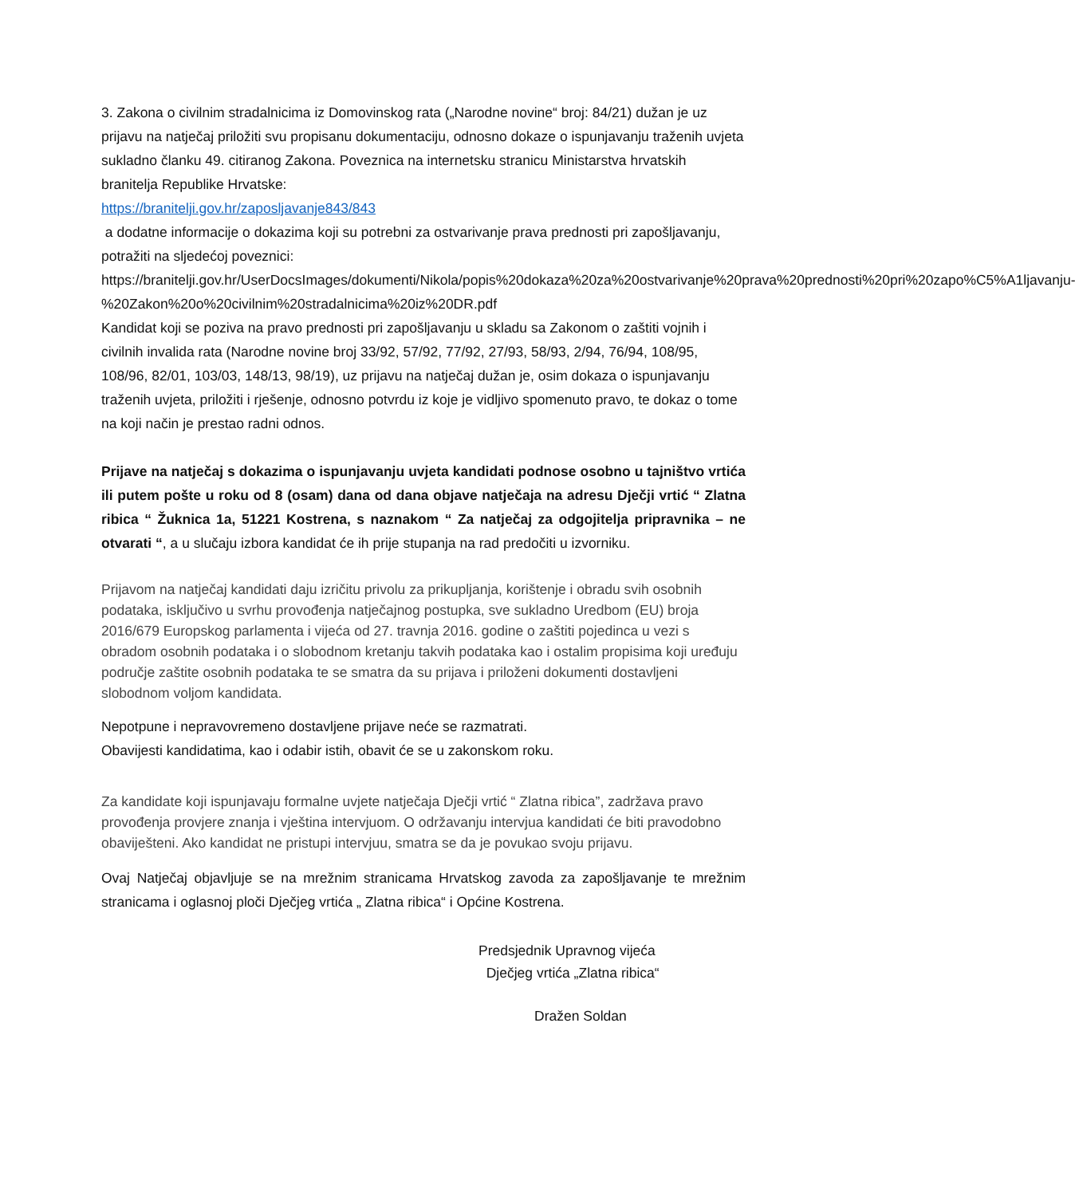3. Zakona o civilnim stradalnicima iz Domovinskog rata („Narodne novine“ broj: 84/21) dužan je uz prijavu na natječaj priložiti svu propisanu dokumentaciju, odnosno dokaze o ispunjavanju traženih uvjeta sukladno članku 49. citiranog Zakona. Poveznica na internetsku stranicu Ministarstva hrvatskih branitelja Republike Hrvatske:
https://branitelji.gov.hr/zaposljavanje843/843
a dodatne informacije o dokazima koji su potrebni za ostvarivanje prava prednosti pri zapošljavanju, potražiti na sljedećoj poveznici:
https://branitelji.gov.hr/UserDocsImages/dokumenti/Nikola/popis%20dokaza%20za%20ostvarivanje%20prava%20prednosti%20pri%20zapo%C5%A1ljavanju-%20Zakon%20o%20civilnim%20stradalnicima%20iz%20DR.pdf
Kandidat koji se poziva na pravo prednosti pri zapošljavanju u skladu sa Zakonom o zaštiti vojnih i civilnih invalida rata (Narodne novine broj 33/92, 57/92, 77/92, 27/93, 58/93, 2/94, 76/94, 108/95, 108/96, 82/01, 103/03, 148/13, 98/19), uz prijavu na natječaj dužan je, osim dokaza o ispunjavanju traženih uvjeta, priložiti i rješenje, odnosno potvrdu iz koje je vidljivo spomenuto pravo, te dokaz o tome na koji način je prestao radni odnos.
Prijave na natječaj s dokazima o ispunjavanju uvjeta kandidati podnose osobno u tajništvo vrtića ili putem pošte u roku od 8 (osam) dana od dana objave natječaja na adresu Dječji vrtić “ Zlatna ribica “ Žuknica 1a, 51221 Kostrena, s naznakom “ Za natječaj za odgojitelja pripravnika – ne otvarati “, a u slučaju izbora kandidat će ih prije stupanja na rad predočiti u izvorniku.
Prijavom na natječaj kandidati daju izričitu privolu za prikupljanja, korištenje i obradu svih osobnih podataka, isključivo u svrhu provođenja natječajnog postupka, sve sukladno Uredbom (EU) broja 2016/679 Europskog parlamenta i vijeća od 27. travnja 2016. godine o zaštiti pojedinca u vezi s obradom osobnih podataka i o slobodnom kretanju takvih podataka kao i ostalim propisima koji uređuju područje zaštite osobnih podataka te se smatra da su prijava i priloženi dokumenti dostavljeni slobodnom voljom kandidata.
Nepotpune i nepravovremeno dostavljene prijave neće se razmatrati.
Obavijesti kandidatima, kao i odabir istih, obavit će se u zakonskom roku.
Za kandidate koji ispunjavaju formalne uvjete natječaja Dječji vrtić “ Zlatna ribica”, zadržava pravo provođenja provjere znanja i vještina intervjuom. O održavanju intervjua kandidati će biti pravodobno obaviješteni. Ako kandidat ne pristupi intervjuu, smatra se da je povukao svoju prijavu.
Ovaj Natječaj objavljuje se na mrežnim stranicama Hrvatskog zavoda za zapošljavanje te mrežnim stranicama i oglasnoj ploči Dječjeg vrtića „ Zlatna ribica“ i Općine Kostrena.
Predsjednik Upravnog vijeća
Dječjeg vrtića „Zlatna ribica“
Dražen Soldan